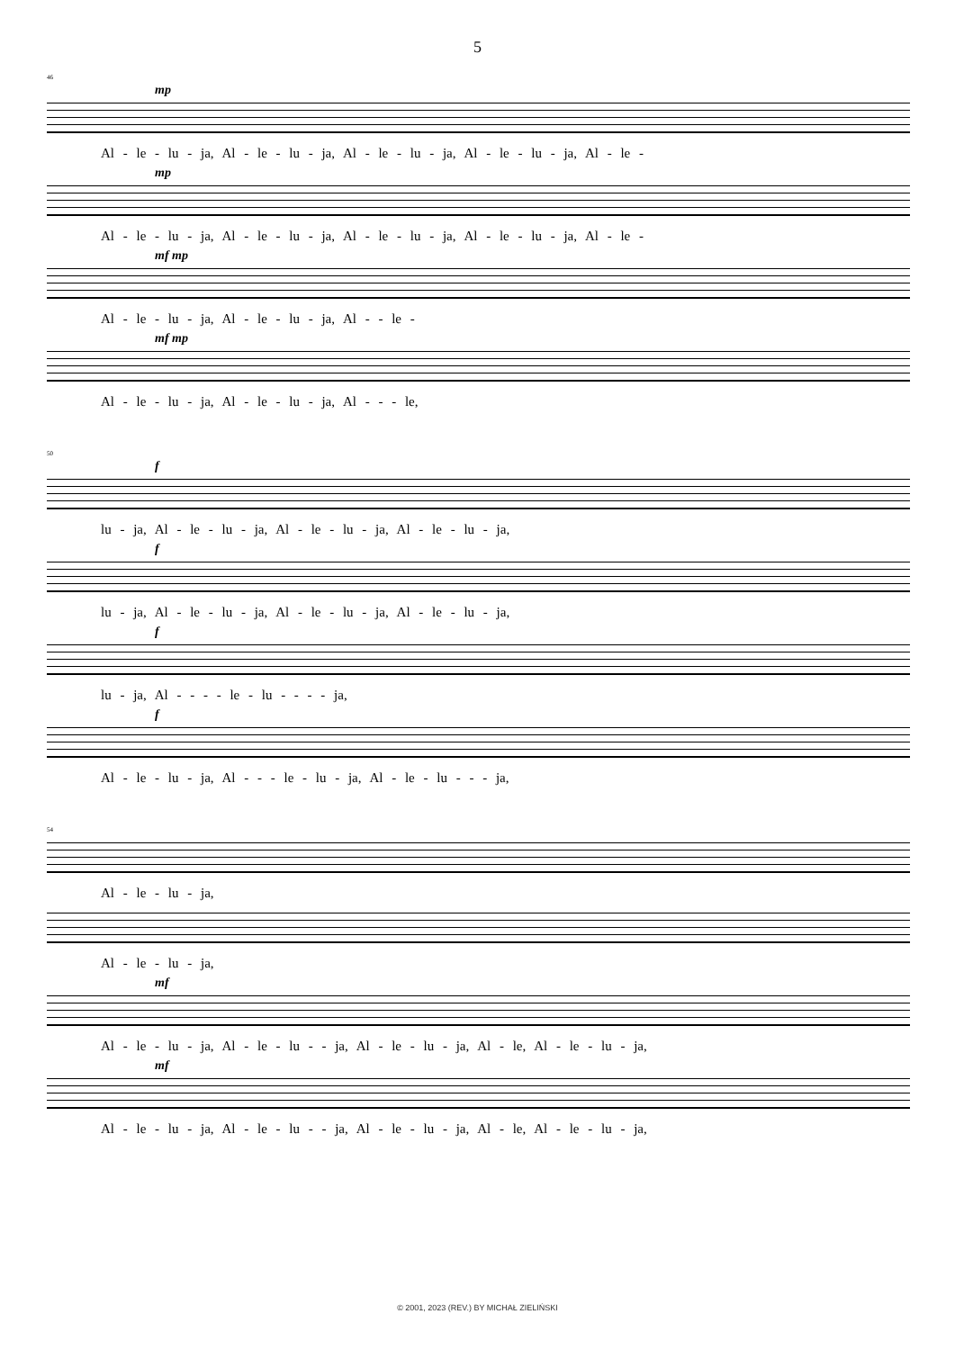5
46
mp
Al - le - lu - ja, Al - le - lu - ja, Al - le - lu - ja, Al - le - lu - ja, Al - le -
mp
Al - le - lu - ja, Al - le - lu - ja, Al - le - lu - ja, Al - le - lu - ja, Al - le -
mf mp
Al - le - lu - ja, Al - le - lu - ja, Al - - le -
mf mp
Al - le - lu - ja, Al - le - lu - ja, Al - - - le,
50
f
lu - ja, Al - le - lu - ja, Al - le - lu - ja, Al - le - lu - ja,
f
lu - ja, Al - le - lu - ja, Al - le - lu - ja, Al - le - lu - ja,
f
lu - ja, Al - - - - le - lu - - - - ja,
f
Al - le - lu - ja, Al - - - le - lu - ja, Al - le - lu - - - ja,
54
Al - le - lu - ja,
Al - le - lu - ja,
mf
Al - le - lu - ja, Al - le - lu - - ja, Al - le - lu - ja, Al - le, Al - le - lu - ja,
mf
Al - le - lu - ja, Al - le - lu - - ja, Al - le - lu - ja, Al - le, Al - le - lu - ja,
© 2001, 2023 (REV.) BY MICHAŁ ZIELIŃSKI